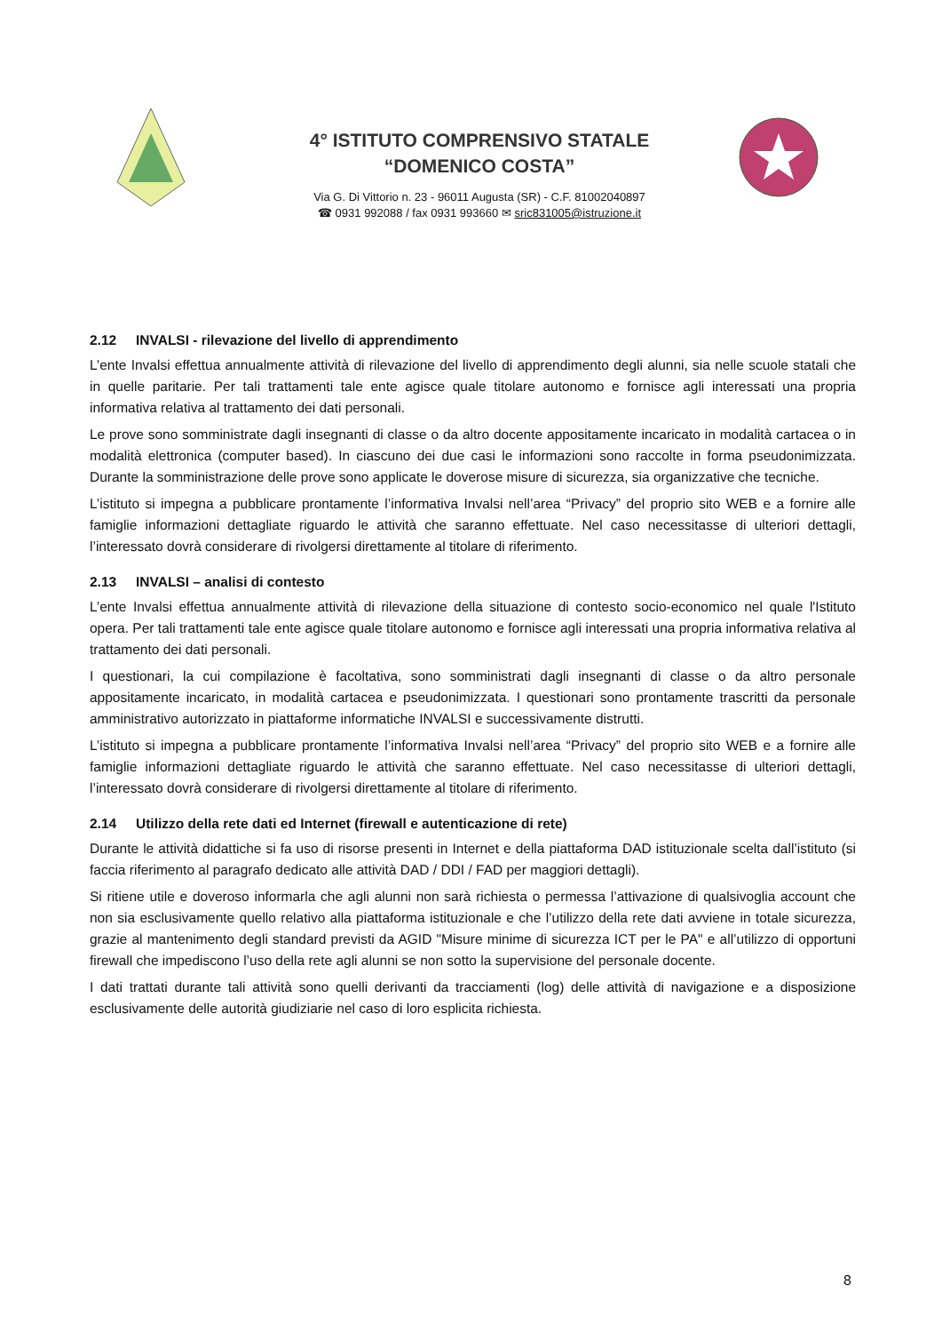4° ISTITUTO COMPRENSIVO STATALE
“DOMENICO COSTA”
Via G. Di Vittorio n. 23 - 96011 Augusta (SR) - C.F. 81002040897
☎ 0931 992088 / fax 0931 993660 ✉ sric831005@istruzione.it
2.12 INVALSI - rilevazione del livello di apprendimento
L’ente Invalsi effettua annualmente attività di rilevazione del livello di apprendimento degli alunni, sia nelle scuole statali che in quelle paritarie. Per tali trattamenti tale ente agisce quale titolare autonomo e fornisce agli interessati una propria informativa relativa al trattamento dei dati personali.
Le prove sono somministrate dagli insegnanti di classe o da altro docente appositamente incaricato in modalità cartacea o in modalità elettronica (computer based). In ciascuno dei due casi le informazioni sono raccolte in forma pseudonimizzata. Durante la somministrazione delle prove sono applicate le doverose misure di sicurezza, sia organizzative che tecniche.
L’istituto si impegna a pubblicare prontamente l’informativa Invalsi nell’area “Privacy” del proprio sito WEB e a fornire alle famiglie informazioni dettagliate riguardo le attività che saranno effettuate. Nel caso necessitasse di ulteriori dettagli, l’interessato dovrà considerare di rivolgersi direttamente al titolare di riferimento.
2.13 INVALSI – analisi di contesto
L’ente Invalsi effettua annualmente attività di rilevazione della situazione di contesto socio-economico nel quale l'Istituto opera. Per tali trattamenti tale ente agisce quale titolare autonomo e fornisce agli interessati una propria informativa relativa al trattamento dei dati personali.
I questionari, la cui compilazione è facoltativa, sono somministrati dagli insegnanti di classe o da altro personale appositamente incaricato, in modalità cartacea e pseudonimizzata. I questionari sono prontamente trascritti da personale amministrativo autorizzato in piattaforme informatiche INVALSI e successivamente distrutti.
L’istituto si impegna a pubblicare prontamente l’informativa Invalsi nell’area “Privacy” del proprio sito WEB e a fornire alle famiglie informazioni dettagliate riguardo le attività che saranno effettuate. Nel caso necessitasse di ulteriori dettagli, l’interessato dovrà considerare di rivolgersi direttamente al titolare di riferimento.
2.14 Utilizzo della rete dati ed Internet (firewall e autenticazione di rete)
Durante le attività didattiche si fa uso di risorse presenti in Internet e della piattaforma DAD istituzionale scelta dall’istituto (si faccia riferimento al paragrafo dedicato alle attività DAD / DDI / FAD per maggiori dettagli).
Si ritiene utile e doveroso informarla che agli alunni non sarà richiesta o permessa l’attivazione di qualsivoglia account che non sia esclusivamente quello relativo alla piattaforma istituzionale e che l’utilizzo della rete dati avviene in totale sicurezza, grazie al mantenimento degli standard previsti da AGID "Misure minime di sicurezza ICT per le PA" e all’utilizzo di opportuni firewall che impediscono l’uso della rete agli alunni se non sotto la supervisione del personale docente.
I dati trattati durante tali attività sono quelli derivanti da tracciamenti (log) delle attività di navigazione e a disposizione esclusivamente delle autorità giudiziarie nel caso di loro esplicita richiesta.
8